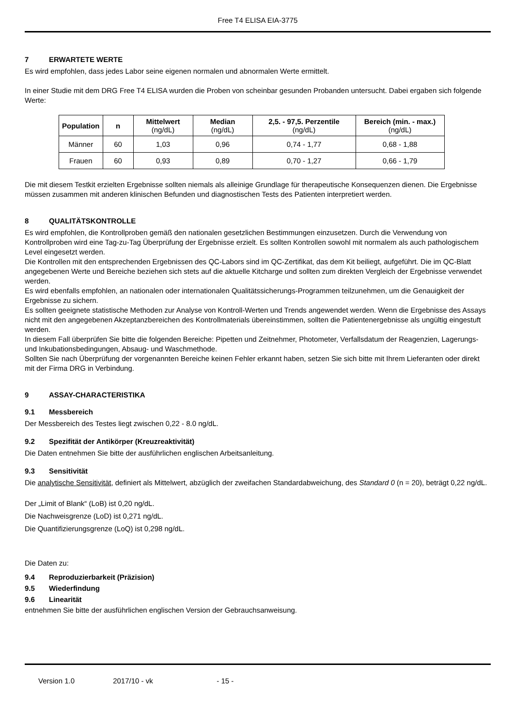Free T4 ELISA EIA-3775
7 ERWARTETE WERTE
Es wird empfohlen, dass jedes Labor seine eigenen normalen und abnormalen Werte ermittelt.
In einer Studie mit dem DRG Free T4 ELISA wurden die Proben von scheinbar gesunden Probanden untersucht. Dabei ergaben sich folgende Werte:
| Population | n | Mittelwert (ng/dL) | Median (ng/dL) | 2,5. - 97,5. Perzentile (ng/dL) | Bereich (min. - max.) (ng/dL) |
| --- | --- | --- | --- | --- | --- |
| Männer | 60 | 1,03 | 0,96 | 0,74 - 1,77 | 0,68 - 1,88 |
| Frauen | 60 | 0,93 | 0,89 | 0,70 - 1,27 | 0,66 - 1,79 |
Die mit diesem Testkit erzielten Ergebnisse sollten niemals als alleinige Grundlage für therapeutische Konsequenzen dienen. Die Ergebnisse müssen zusammen mit anderen klinischen Befunden und diagnostischen Tests des Patienten interpretiert werden.
8 QUALITÄTSKONTROLLE
Es wird empfohlen, die Kontrollproben gemäß den nationalen gesetzlichen Bestimmungen einzusetzen. Durch die Verwendung von Kontrollproben wird eine Tag-zu-Tag Überprüfung der Ergebnisse erzielt. Es sollten Kontrollen sowohl mit normalem als auch pathologischem Level eingesetzt werden.
Die Kontrollen mit den entsprechenden Ergebnissen des QC-Labors sind im QC-Zertifikat, das dem Kit beiliegt, aufgeführt. Die im QC-Blatt angegebenen Werte und Bereiche beziehen sich stets auf die aktuelle Kitcharge und sollten zum direkten Vergleich der Ergebnisse verwendet werden.
Es wird ebenfalls empfohlen, an nationalen oder internationalen Qualitätssicherungs-Programmen teilzunehmen, um die Genauigkeit der Ergebnisse zu sichern.
Es sollten geeignete statistische Methoden zur Analyse von Kontroll-Werten und Trends angewendet werden. Wenn die Ergebnisse des Assays nicht mit den angegebenen Akzeptanzbereichen des Kontrollmaterials übereinstimmen, sollten die Patientenergebnisse als ungültig eingestuft werden.
In diesem Fall überprüfen Sie bitte die folgenden Bereiche: Pipetten und Zeitnehmer, Photometer, Verfallsdatum der Reagenzien, Lagerungs- und Inkubationsbedingungen, Absaug- und Waschmethode.
Sollten Sie nach Überprüfung der vorgenannten Bereiche keinen Fehler erkannt haben, setzen Sie sich bitte mit Ihrem Lieferanten oder direkt mit der Firma DRG in Verbindung.
9 ASSAY-CHARACTERISTIKA
9.1 Messbereich
Der Messbereich des Testes liegt zwischen 0,22 - 8.0 ng/dL.
9.2 Spezifität der Antikörper (Kreuzreaktivität)
Die Daten entnehmen Sie bitte der ausführlichen englischen Arbeitsanleitung.
9.3 Sensitivität
Die analytische Sensitivität, definiert als Mittelwert, abzüglich der zweifachen Standardabweichung, des Standard 0 (n = 20), beträgt 0,22 ng/dL.
Der „Limit of Blank“ (LoB) ist 0,20 ng/dL.
Die Nachweisgrenze (LoD) ist 0,271 ng/dL.
Die Quantifizierungsgrenze (LoQ) ist 0,298 ng/dL.
Die Daten zu:
9.4 Reproduzierbarkeit (Präzision)
9.5 Wiederfindung
9.6 Linearität
entnehmen Sie bitte der ausführlichen englischen Version der Gebrauchsanweisung.
Version 1.0 2017/10 - vk - 15 -